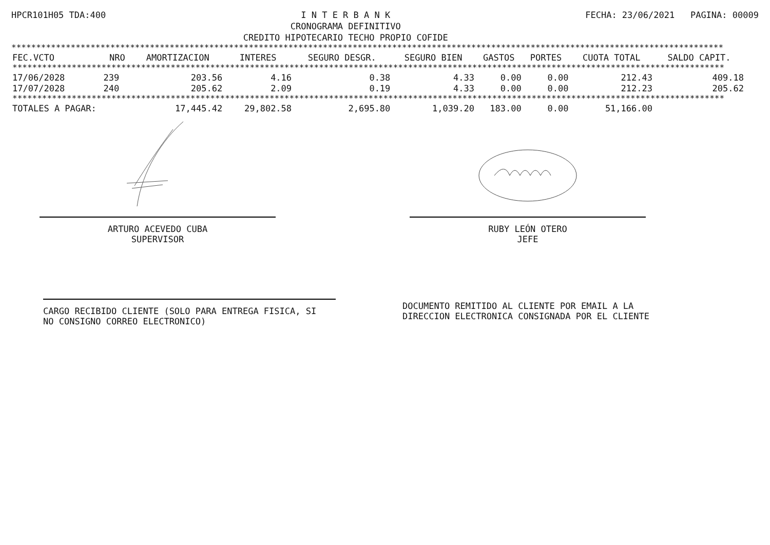HPCR101H05 TDA:400 I N T E R B A N K
CRONOGRAMA DEFINITIVO
CREDITO HIPOTECARIO TECHO PROPIO COFIDE
FECHA: 23/06/2021 PAGINA: 00009
************************************************************************************************************************************************
| FEC.VCTO | NRO | AMORTIZACION | INTERES | SEGURO DESGR. | SEGURO BIEN | GASTOS | PORTES | CUOTA TOTAL | SALDO CAPIT. |
| --- | --- | --- | --- | --- | --- | --- | --- | --- | --- |
| ************************************************************************************************************************************************ | | | | | | | | | |
| 17/06/2028 | 239 | 203.56 | 4.16 | 0.38 | 4.33 | 0.00 | 0.00 | 212.43 | 409.18 |
| 17/07/2028 | 240 | 205.62 | 2.09 | 0.19 | 4.33 | 0.00 | 0.00 | 212.23 | 205.62 |
| ************************************************************************************************************************************************ | | | | | | | | | |
| TOTALES A PAGAR: | | 17,445.42 | 29,802.58 | 2,695.80 | 1,039.20 | 183.00 | 0.00 | 51,166.00 | |
ARTURO ACEVEDO CUBA
SUPERVISOR
RUBY LEÓN OTERO
JEFE
CARGO RECIBIDO CLIENTE (SOLO PARA ENTREGA FISICA, SI
NO CONSIGNO CORREO ELECTRONICO)
DOCUMENTO REMITIDO AL CLIENTE POR EMAIL A LA
DIRECCION ELECTRONICA CONSIGNADA POR EL CLIENTE